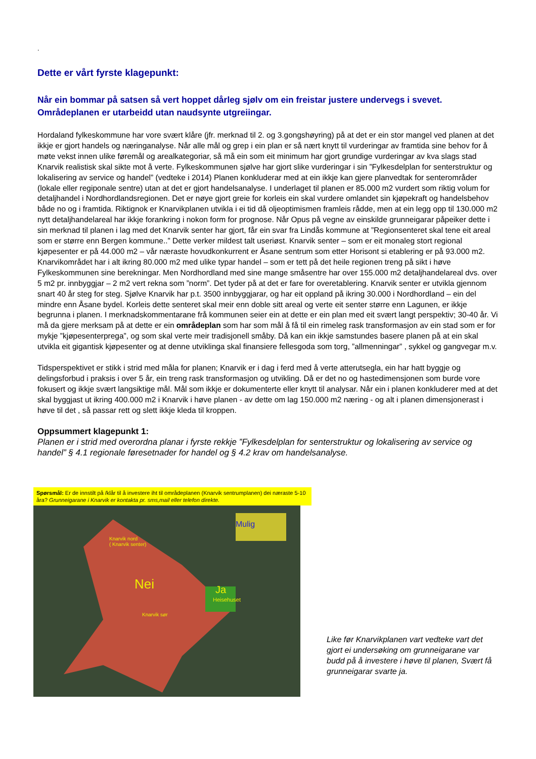.
Dette er vårt fyrste klagepunkt:
Når ein bommar på satsen så vert hoppet dårleg sjølv om ein freistar justere undervegs i svevet. Områdeplanen er utarbeidd utan naudsynte utgreiingar.
Hordaland fylkeskommune har vore svært klåre (jfr. merknad til 2. og 3.gongshøyring) på at det er ein stor mangel ved planen at det ikkje er gjort handels og næringanalyse. Når alle mål og grep i ein plan er så nært knytt til vurderingar av framtida sine behov for å møte vekst innen ulike føremål og arealkategoriar, så må ein som eit minimum har gjort grundige vurderingar av kva slags stad Knarvik realistisk skal sikte mot å verte. Fylkeskommunen sjølve har gjort slike vurderingar i sin ”Fylkesdelplan for senterstruktur og lokalisering av service og handel” (vedteke i 2014) Planen konkluderar med at ein ikkje kan gjere planvedtak for senterområder (lokale eller regiponale sentre) utan at det er gjort handelsanalyse. I underlaget til planen er 85.000 m2 vurdert som riktig volum for detaljhandel i Nordhordlandsregionen. Det er nøye gjort greie for korleis ein skal vurdere omlandet sin kjøpekraft og handelsbehov både no og i framtida. Riktignok er Knarvikplanen utvikla i ei tid då oljeoptimismen framleis rådde, men at ein legg opp til 130.000 m2 nytt detaljhandelareal har ikkje forankring i nokon form for prognose. Når Opus på vegne av einskilde grunneigarar påpeiker dette i sin merknad til planen i lag med det Knarvik senter har gjort, får ein svar fra Lindås kommune at ”Regionsenteret skal tene eit areal som er større enn Bergen kommune..” Dette verker mildest talt useriøst. Knarvik senter – som er eit monaleg stort regional kjøpesenter er på 44.000 m2 – vår næraste hovudkonkurrent er Åsane sentrum som etter Horisont si etablering er på 93.000 m2. Knarvikområdet har i alt ikring 80.000 m2 med ulike typar handel – som er tett på det heile regionen treng på sikt i høve Fylkeskommunen sine berekningar. Men Nordhordland med sine mange småsentre har over 155.000 m2 detaljhandelareal dvs. over 5 m2 pr. innbyggjar – 2 m2 vert rekna som ”norm”. Det tyder på at det er fare for overetablering. Knarvik senter er utvikla gjennom snart 40 år steg for steg. Sjølve Knarvik har p.t. 3500 innbyggjarar, og har eit oppland på ikring 30.000 i Nordhordland – ein del mindre enn Åsane bydel. Korleis dette senteret skal meir enn doble sitt areal og verte eit senter større enn Lagunen, er ikkje begrunna i planen. I merknadskommentarane frå kommunen seier ein at dette er ein plan med eit svært langt perspektiv; 30-40 år. Vi må da gjere merksam på at dette er ein områdeplan som har som mål å få til ein rimeleg rask transformasjon av ein stad som er for mykje ”kjøpesenterprega”, og som skal verte meir tradisjonell småby. Då kan ein ikkje samstundes basere planen på at ein skal utvikla eit gigantisk kjøpesenter og at denne utviklinga skal finansiere fellesgoda som torg, ”allmenningar” , sykkel og gangvegar m.v.
Tidsperspektivet er stikk i strid med måla for planen; Knarvik er i dag i ferd med å verte atterutsegla, ein har hatt byggje og delingsforbud i praksis i over 5 år, ein treng rask transformasjon og utvikling. Då er det no og hastedimensjonen som burde vore fokusert og ikkje svært langsiktige mål. Mål som ikkje er dokumenterte eller knytt til analysar. Når ein i planen konkluderer med at det skal byggjast ut ikring 400.000 m2 i Knarvik i høve planen - av dette om lag 150.000 m2 næring - og alt i planen dimensjonerast i høve til det , så passar rett og slett ikkje kleda til kroppen.
Oppsummert klagepunkt 1:
Planen er i strid med overordna planar i fyrste rekkje ”Fylkesdelplan for senterstruktur og lokalisering av service og handel” § 4.1 regionale føresetnader for handel og § 4.2 krav om handelsanalyse.
Spørsmål: Er de innstilt på /klår til å investere iht til områdeplanen (Knarvik sentrumplanen) dei næraste 5-10 åra? Grunneigarane i Knarvik er kontakta pr. sms,mail eller telefon direkte.
Knarvik nord
( Knarvik senter)
Mulig
Nei Ja
Heisehuset
Knarvik sør
Like før Knarvikplanen vart vedteke vart det gjort ei undersøking om grunneigarane var budd på å investere i høve til planen, Svært få grunneigarar svarte ja.